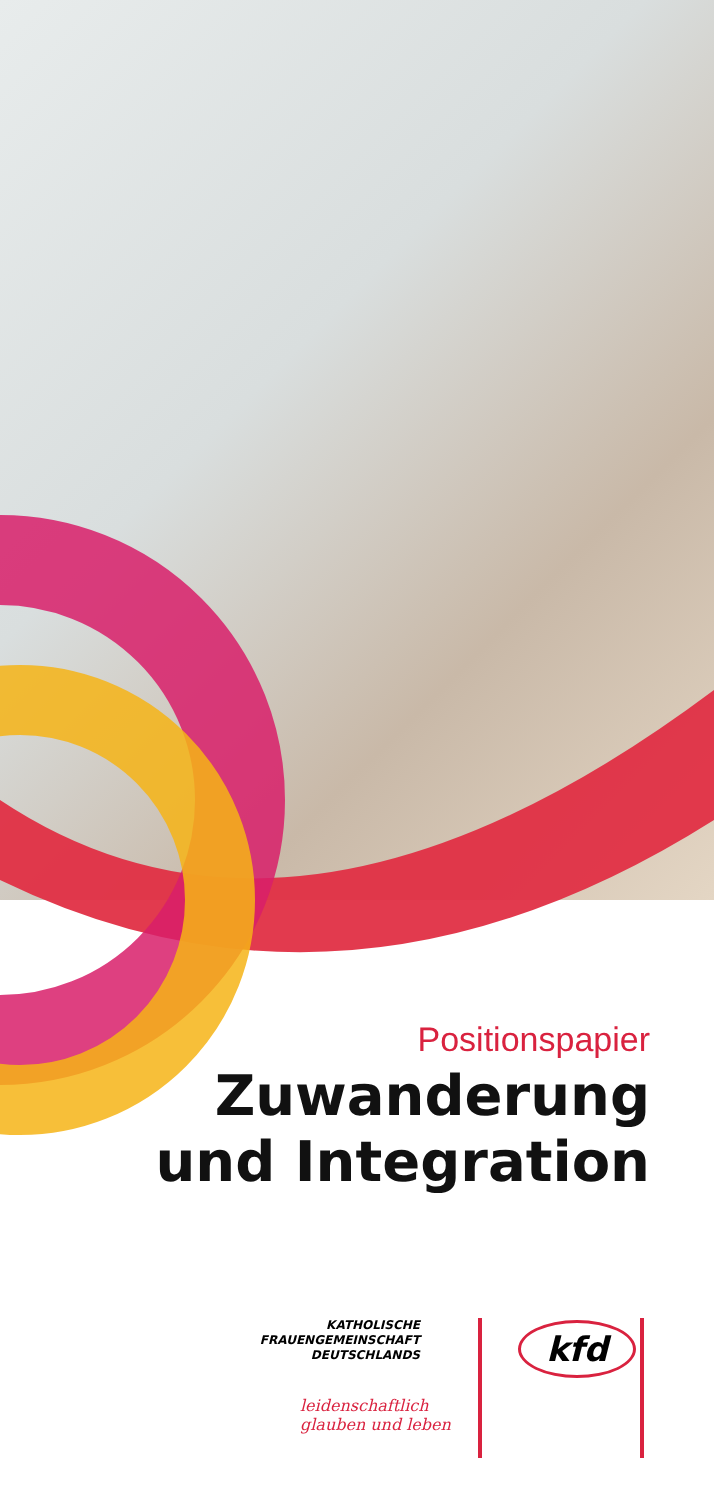Positionspapier
Zuwanderung
und Integration
KATHOLISCHE
FRAUENGEMEINSCHAFT
DEUTSCHLANDS
kfd
leidenschaftlich
glauben und leben